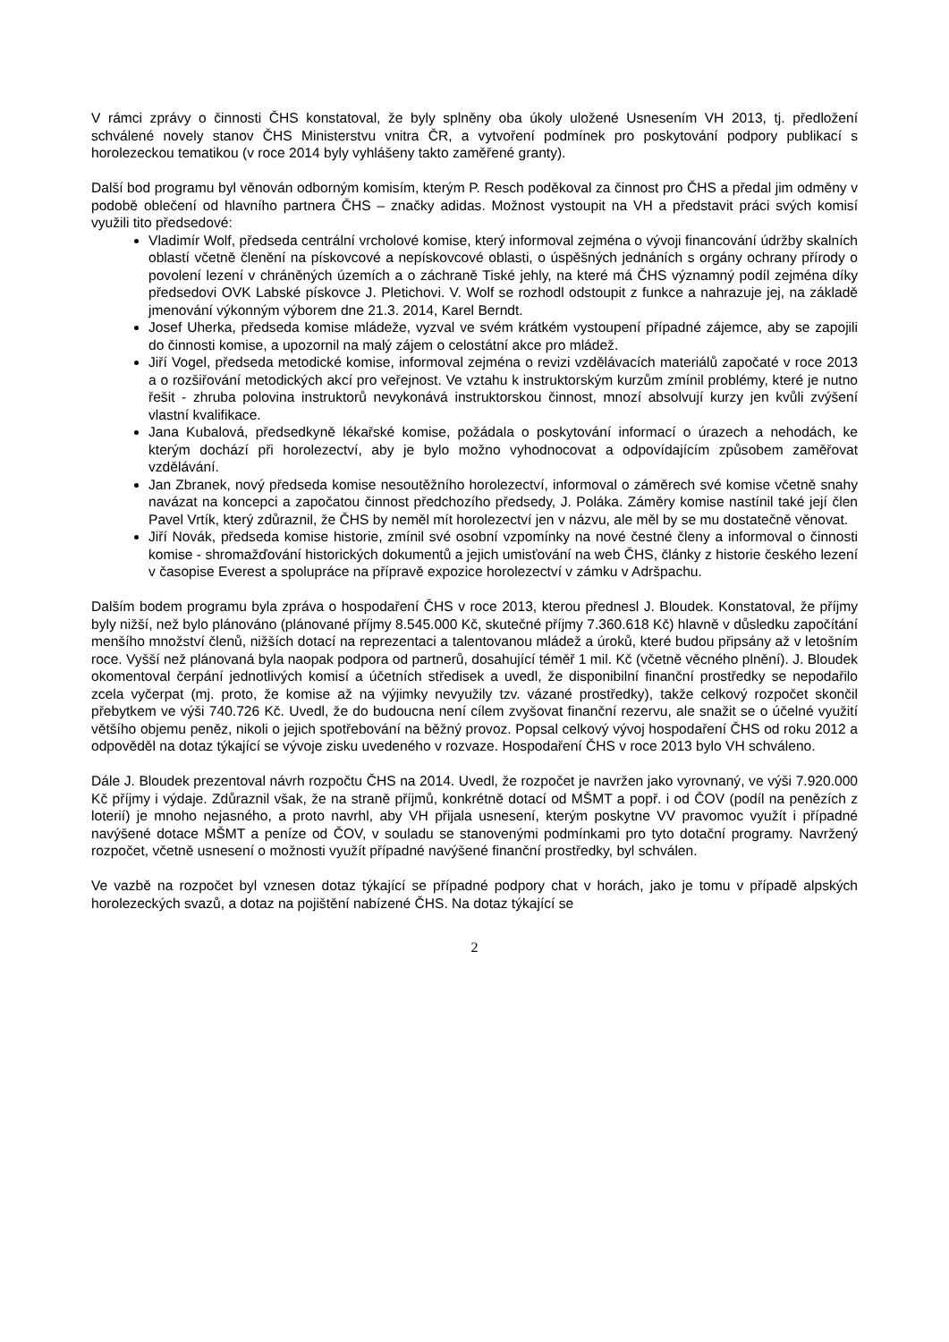V rámci zprávy o činnosti ČHS konstatoval, že byly splněny oba úkoly uložené Usnesením VH 2013, tj. předložení schválené novely stanov ČHS Ministerstvu vnitra ČR, a vytvoření podmínek pro poskytování podpory publikací s horolezeckou tematikou (v roce 2014 byly vyhlášeny takto zaměřené granty).
Další bod programu byl věnován odborným komisím, kterým P. Resch poděkoval za činnost pro ČHS a předal jim odměny v podobě oblečení od hlavního partnera ČHS – značky adidas. Možnost vystoupit na VH a představit práci svých komisí využili tito předsedové:
Vladimír Wolf, předseda centrální vrcholové komise, který informoval zejména o vývoji financování údržby skalních oblastí včetně členění na pískovcové a nepískovcové oblasti, o úspěšných jednáních s orgány ochrany přírody o povolení lezení v chráněných územích a o záchraně Tiské jehly, na které má ČHS významný podíl zejména díky předsedovi OVK Labské pískovce J. Pletichovi. V. Wolf se rozhodl odstoupit z funkce a nahrazuje jej, na základě jmenování výkonným výborem dne 21.3. 2014, Karel Berndt.
Josef Uherka, předseda komise mládeže, vyzval ve svém krátkém vystoupení případné zájemce, aby se zapojili do činnosti komise, a upozornil na malý zájem o celostátní akce pro mládež.
Jiří Vogel, předseda metodické komise, informoval zejména o revizi vzdělávacích materiálů započaté v roce 2013 a o rozšiřování metodických akcí pro veřejnost. Ve vztahu k instruktorským kurzům zmínil problémy, které je nutno řešit - zhruba polovina instruktorů nevykonává instruktorskou činnost, mnozí absolvují kurzy jen kvůli zvýšení vlastní kvalifikace.
Jana Kubalová, předsedkyně lékařské komise, požádala o poskytování informací o úrazech a nehodách, ke kterým dochází při horolezectví, aby je bylo možno vyhodnocovat a odpovídajícím způsobem zaměřovat vzdělávání.
Jan Zbranek, nový předseda komise nesoutěžního horolezectví, informoval o záměrech své komise včetně snahy navázat na koncepci a započatou činnost předchozího předsedy, J. Poláka. Záměry komise nastínil také její člen Pavel Vrtík, který zdůraznil, že ČHS by neměl mít horolezectví jen v názvu, ale měl by se mu dostatečně věnovat.
Jiří Novák, předseda komise historie, zmínil své osobní vzpomínky na nové čestné členy a informoval o činnosti komise - shromažďování historických dokumentů a jejich umisťování na web ČHS, články z historie českého lezení v časopise Everest a spolupráce na přípravě expozice horolezectví v zámku v Adršpachu.
Dalším bodem programu byla zpráva o hospodaření ČHS v roce 2013, kterou přednesl J. Bloudek. Konstatoval, že příjmy byly nižší, než bylo plánováno (plánované příjmy 8.545.000 Kč, skutečné příjmy 7.360.618 Kč) hlavně v důsledku započítání menšího množství členů, nižších dotací na reprezentaci a talentovanou mládež a úroků, které budou připsány až v letošním roce. Vyšší než plánovaná byla naopak podpora od partnerů, dosahující téměř 1 mil. Kč (včetně věcného plnění). J. Bloudek okomentoval čerpání jednotlivých komisí a účetních středisek a uvedl, že disponibilní finanční prostředky se nepodařilo zcela vyčerpat (mj. proto, že komise až na výjimky nevyužily tzv. vázané prostředky), takže celkový rozpočet skončil přebytkem ve výši 740.726 Kč. Uvedl, že do budoucna není cílem zvyšovat finanční rezervu, ale snažit se o účelné využití většího objemu peněz, nikoli o jejich spotřebování na běžný provoz. Popsal celkový vývoj hospodaření ČHS od roku 2012 a odpověděl na dotaz týkající se vývoje zisku uvedeného v rozvaze. Hospodaření ČHS v roce 2013 bylo VH schváleno.
Dále J. Bloudek prezentoval návrh rozpočtu ČHS na 2014. Uvedl, že rozpočet je navržen jako vyrovnaný, ve výši 7.920.000 Kč příjmy i výdaje. Zdůraznil však, že na straně příjmů, konkrétně dotací od MŠMT a popř. i od ČOV (podíl na penězích z loterií) je mnoho nejasného, a proto navrhl, aby VH přijala usnesení, kterým poskytne VV pravomoc využít i případné navýšené dotace MŠMT a peníze od ČOV, v souladu se stanovenými podmínkami pro tyto dotační programy. Navržený rozpočet, včetně usnesení o možnosti využít případné navýšené finanční prostředky, byl schválen.
Ve vazbě na rozpočet byl vznesen dotaz týkající se případné podpory chat v horách, jako je tomu v případě alpských horolezeckých svazů, a dotaz na pojištění nabízené ČHS. Na dotaz týkající se
2